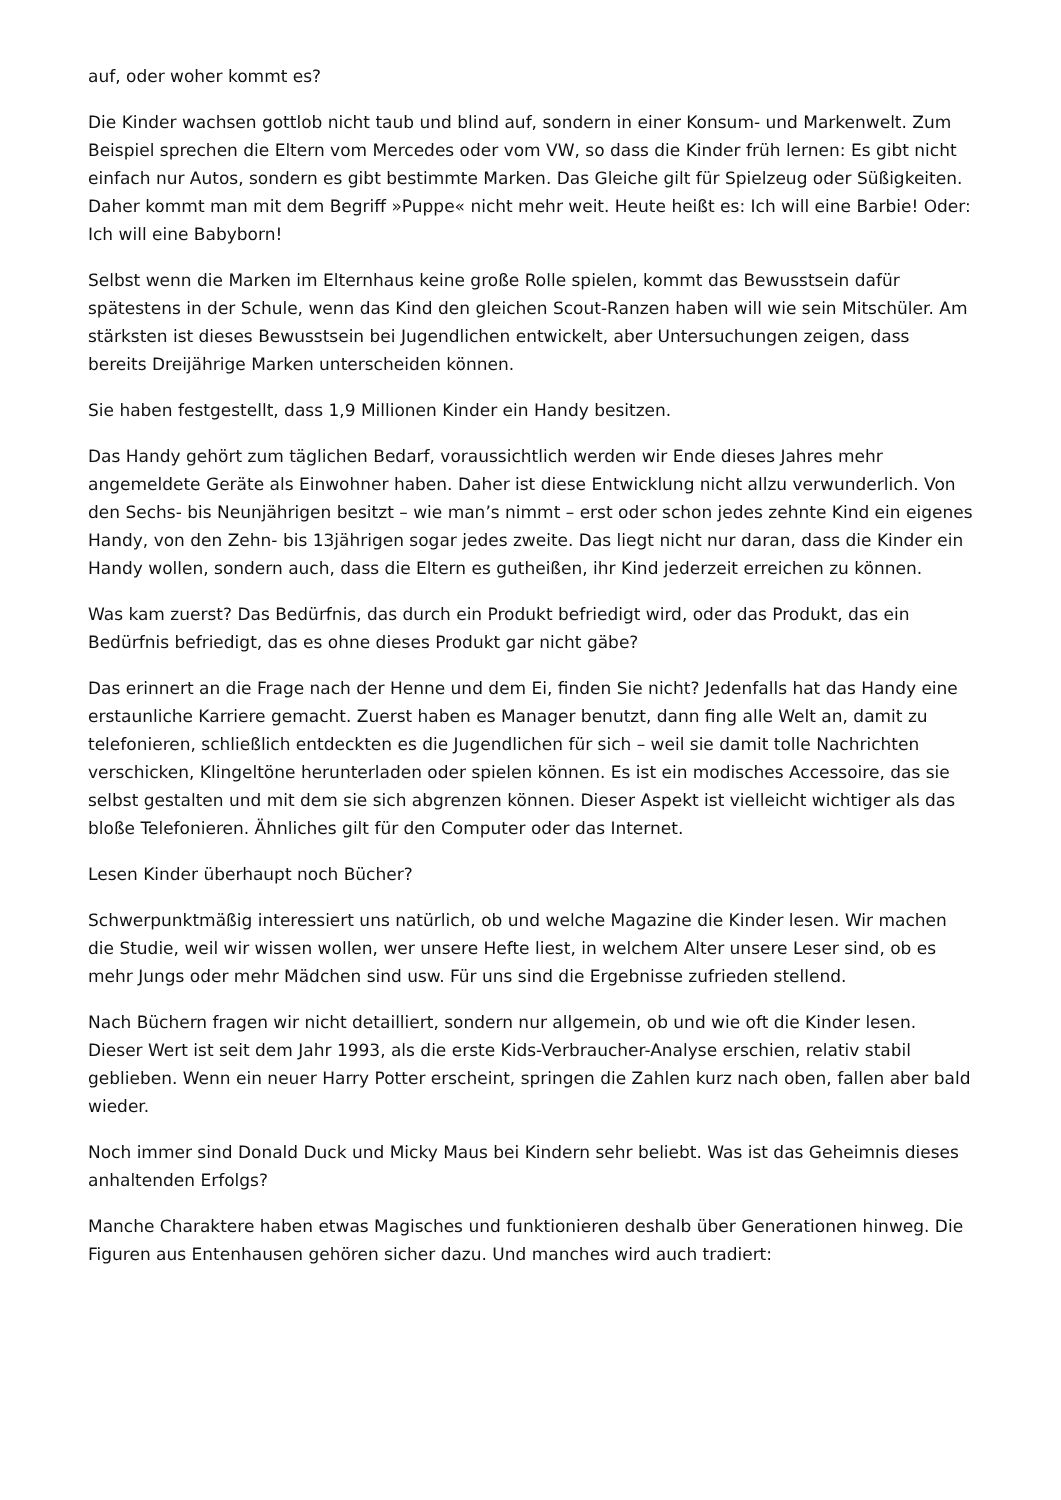auf, oder woher kommt es?
Die Kinder wachsen gottlob nicht taub und blind auf, sondern in einer Konsum- und Markenwelt. Zum Beispiel sprechen die Eltern vom Mercedes oder vom VW, so dass die Kinder früh lernen: Es gibt nicht einfach nur Autos, sondern es gibt bestimmte Marken. Das Gleiche gilt für Spielzeug oder Süßigkeiten. Daher kommt man mit dem Begriff »Puppe« nicht mehr weit. Heute heißt es: Ich will eine Barbie! Oder: Ich will eine Babyborn!
Selbst wenn die Marken im Elternhaus keine große Rolle spielen, kommt das Bewusstsein dafür spätestens in der Schule, wenn das Kind den gleichen Scout-Ranzen haben will wie sein Mitschüler. Am stärksten ist dieses Bewusstsein bei Jugendlichen entwickelt, aber Untersuchungen zeigen, dass bereits Dreijährige Marken unterscheiden können.
Sie haben festgestellt, dass 1,9 Millionen Kinder ein Handy besitzen.
Das Handy gehört zum täglichen Bedarf, voraussichtlich werden wir Ende dieses Jahres mehr angemeldete Geräte als Einwohner haben. Daher ist diese Entwicklung nicht allzu verwunderlich. Von den Sechs- bis Neunjährigen besitzt – wie man’s nimmt – erst oder schon jedes zehnte Kind ein eigenes Handy, von den Zehn- bis 13jährigen sogar jedes zweite. Das liegt nicht nur daran, dass die Kinder ein Handy wollen, sondern auch, dass die Eltern es gutheißen, ihr Kind jederzeit erreichen zu können.
Was kam zuerst? Das Bedürfnis, das durch ein Produkt befriedigt wird, oder das Produkt, das ein Bedürfnis befriedigt, das es ohne dieses Produkt gar nicht gäbe?
Das erinnert an die Frage nach der Henne und dem Ei, finden Sie nicht? Jedenfalls hat das Handy eine erstaunliche Karriere gemacht. Zuerst haben es Manager benutzt, dann fing alle Welt an, damit zu telefonieren, schließlich entdeckten es die Jugendlichen für sich – weil sie damit tolle Nachrichten verschicken, Klingeltöne herunterladen oder spielen können. Es ist ein modisches Accessoire, das sie selbst gestalten und mit dem sie sich abgrenzen können. Dieser Aspekt ist vielleicht wichtiger als das bloße Telefonieren. Ähnliches gilt für den Computer oder das Internet.
Lesen Kinder überhaupt noch Bücher?
Schwerpunktmäßig interessiert uns natürlich, ob und welche Magazine die Kinder lesen. Wir machen die Studie, weil wir wissen wollen, wer unsere Hefte liest, in welchem Alter unsere Leser sind, ob es mehr Jungs oder mehr Mädchen sind usw. Für uns sind die Ergebnisse zufrieden stellend.
Nach Büchern fragen wir nicht detailliert, sondern nur allgemein, ob und wie oft die Kinder lesen. Dieser Wert ist seit dem Jahr 1993, als die erste Kids-Verbraucher-Analyse erschien, relativ stabil geblieben. Wenn ein neuer Harry Potter erscheint, springen die Zahlen kurz nach oben, fallen aber bald wieder.
Noch immer sind Donald Duck und Micky Maus bei Kindern sehr beliebt. Was ist das Geheimnis dieses anhaltenden Erfolgs?
Manche Charaktere haben etwas Magisches und funktionieren deshalb über Generationen hinweg. Die Figuren aus Entenhausen gehören sicher dazu. Und manches wird auch tradiert: